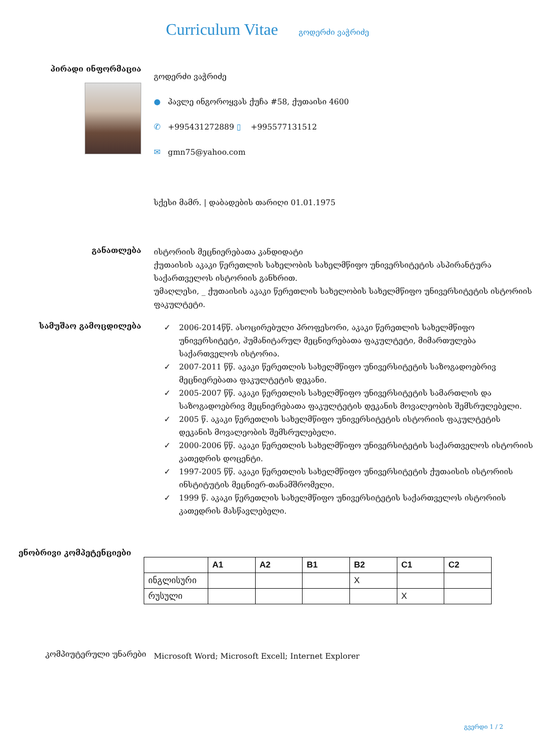Curriculum Vitae გოდერძი ვაჭრიძე
პირადი ინფორმაცია
გოდერძი ვაჭრიძე
● პავლე ინგოროყვას ქუჩა #58, ქუთაისი 4600
✆ +995431272889 ▯ +995577131512
✉ gmn75@yahoo.com
სქესი მამრ. | დაბადების თარიღი 01.01.1975
განათლება
ისტორიის მეცნიერებათა კანდიდატი
ქუთაისის აკაკი წერეთლის სახელობის სახელმწიფო უნივერსიტეტის ასპირანტურა საქართველოს ისტორიის განხრით.
უმაღლესი, _ ქუთაისის აკაკი წერეთლის სახელობის სახელმწიფო უნივერსიტეტის ისტორიის ფაკულტეტი.
სამუშაო გამოცდილება
✓ 2006-2014წწ. ასოცირებული პროფესორი, აკაკი წერეთლის სახელმწიფო უნივერსიტეტი, ჰუმანიტარულ მეცნიერებათა ფაკულტეტი, მიმართულება საქართველოს ისტორია.
✓ 2007-2011 წწ. აკაკი წერეთლის სახელმწიფო უნივერსიტეტის საზოგადოებრივ მეცნიერებათა ფაკულტეტის დეკანი.
✓ 2005-2007 წწ. აკაკი წერეთლის სახელმწიფო უნივერსიტეტის სამართლის და საზოგადოებრივ მეცნიერებათა ფაკულტეტის დეკანის მოვალეობის შემსრულებელი.
✓ 2005 წ. აკაკი წერეთლის სახელმწიფო უნივერსიტეტის ისტორიის ფაკულტეტის დეკანის მოვალეობის შემსრულებელი.
✓ 2000-2006 წწ. აკაკი წერეთლის სახელმწიფო უნივერსიტეტის საქართველოს ისტორიის კათედრის დოცენტი.
✓ 1997-2005 წწ. აკაკი წერეთლის სახელმწიფო უნივერსიტეტის ქუთაისის ისტორიის ინსტიტუტის მეცნიერ-თანამშრომელი.
✓ 1999 წ. აკაკი წერეთლის სახელმწიფო უნივერსიტეტის საქართველოს ისტორიის კათედრის მასწავლებელი.
ენობრივი კომპეტენციები
| | A1 | A2 | B1 | B2 | C1 | C2 |
| --- | --- | --- | --- | --- | --- | --- |
| ინგლისური | | | | X | | |
| რუსული | | | | | X | |
კომპიუტერული უნარები
Microsoft Word; Microsoft Excell; Internet Explorer
გვერდი 1 / 2